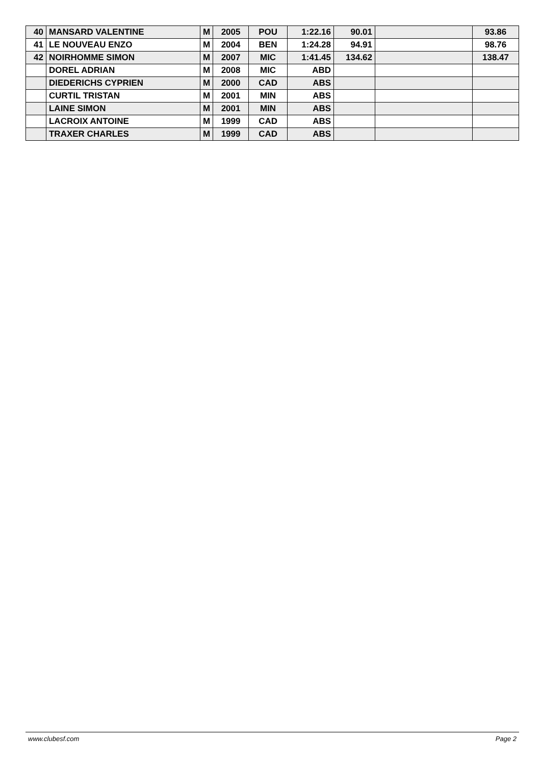| 40 | MANSARD VALENTINE | M | 2005 | POU | 1:22.16 | 90.01 | | 93.86 |
| 41 | LE NOUVEAU ENZO | M | 2004 | BEN | 1:24.28 | 94.91 | | 98.76 |
| 42 | NOIRHOMME SIMON | M | 2007 | MIC | 1:41.45 | 134.62 | | 138.47 |
| | DOREL ADRIAN | M | 2008 | MIC | ABD | | | |
| | DIEDERICHS CYPRIEN | M | 2000 | CAD | ABS | | | |
| | CURTIL TRISTAN | M | 2001 | MIN | ABS | | | |
| | LAINE SIMON | M | 2001 | MIN | ABS | | | |
| | LACROIX ANTOINE | M | 1999 | CAD | ABS | | | |
| | TRAXER CHARLES | M | 1999 | CAD | ABS | | | |
www.clubesf.com Page 2